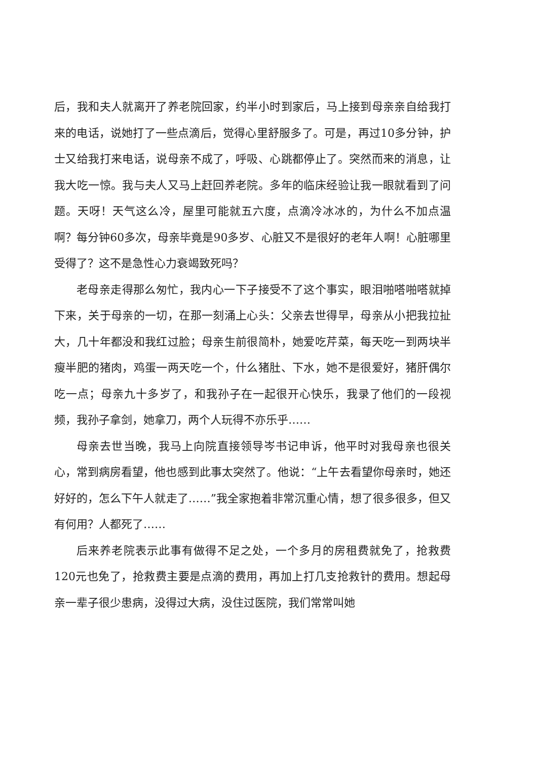后，我和夫人就离开了养老院回家，约半小时到家后，马上接到母亲亲自给我打来的电话，说她打了一些点滴后，觉得心里舒服多了。可是，再过10多分钟，护士又给我打来电话，说母亲不成了，呼吸、心跳都停止了。突然而来的消息，让我大吃一惊。我与夫人又马上赶回养老院。多年的临床经验让我一眼就看到了问题。天呀！天气这么冷，屋里可能就五六度，点滴冷冰冰的，为什么不加点温啊？每分钟60多次，母亲毕竟是90多岁、心脏又不是很好的老年人啊！心脏哪里受得了？这不是急性心力衰竭致死吗？
老母亲走得那么匆忙，我内心一下子接受不了这个事实，眼泪啪嗒啪嗒就掉下来，关于母亲的一切，在那一刻涌上心头：父亲去世得早，母亲从小把我拉扯大，几十年都没和我红过脸；母亲生前很简朴，她爱吃芹菜，每天吃一到两块半瘦半肥的猪肉，鸡蛋一两天吃一个，什么猪肚、下水，她不是很爱好，猪肝偶尔吃一点；母亲九十多岁了，和我孙子在一起很开心快乐，我录了他们的一段视频，我孙子拿剑，她拿刀，两个人玩得不亦乐乎……
母亲去世当晚，我马上向院直接领导岑书记申诉，他平时对我母亲也很关心，常到病房看望，他也感到此事太突然了。他说：“上午去看望你母亲时，她还好好的，怎么下午人就走了……”我全家抱着非常沉重心情，想了很多很多，但又有何用？人都死了……
后来养老院表示此事有做得不足之处，一个多月的房租费就免了，抢救费120元也免了，抢救费主要是点滴的费用，再加上打几支抢救针的费用。想起母亲一辈子很少患病，没得过大病，没住过医院，我们常常叫她